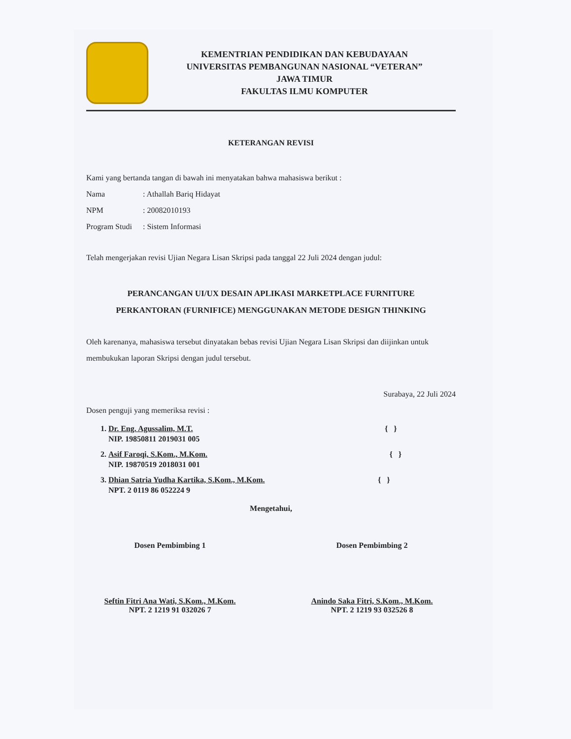KEMENTRIAN PENDIDIKAN DAN KEBUDAYAAN
UNIVERSITAS PEMBANGUNAN NASIONAL “VETERAN”
JAWA TIMUR
FAKULTAS ILMU KOMPUTER
KETERANGAN REVISI
Kami yang bertanda tangan di bawah ini menyatakan bahwa mahasiswa berikut :
Nama: Athallah Bariq Hidayat
NPM: 20082010193
Program Studi: Sistem Informasi
Telah mengerjakan revisi Ujian Negara Lisan Skripsi pada tanggal 22 Juli 2024 dengan judul:
PERANCANGAN UI/UX DESAIN APLIKASI MARKETPLACE FURNITURE
PERKANTORAN (FURNIFICE) MENGGUNAKAN METODE DESIGN THINKING
Oleh karenanya, mahasiswa tersebut dinyatakan bebas revisi Ujian Negara Lisan Skripsi dan diijinkan untuk membukukan laporan Skripsi dengan judul tersebut.
Surabaya, 22 Juli 2024
Dosen penguji yang memeriksa revisi :
1. Dr. Eng. Agussalim, M.T. { }
NIP. 19850811 2019031 005
2. Asif Faroqi, S.Kom., M.Kom. { }
NIP. 19870519 2018031 001
3. Dhian Satria Yudha Kartika, S.Kom., M.Kom. { }
NPT. 2 0119 86 052224 9
Mengetahui,
Dosen Pembimbing 1
Seftin Fitri Ana Wati, S.Kom., M.Kom.
NPT. 2 1219 91 032026 7
Dosen Pembimbing 2
Anindo Saka Fitri, S.Kom., M.Kom.
NPT. 2 1219 93 032526 8